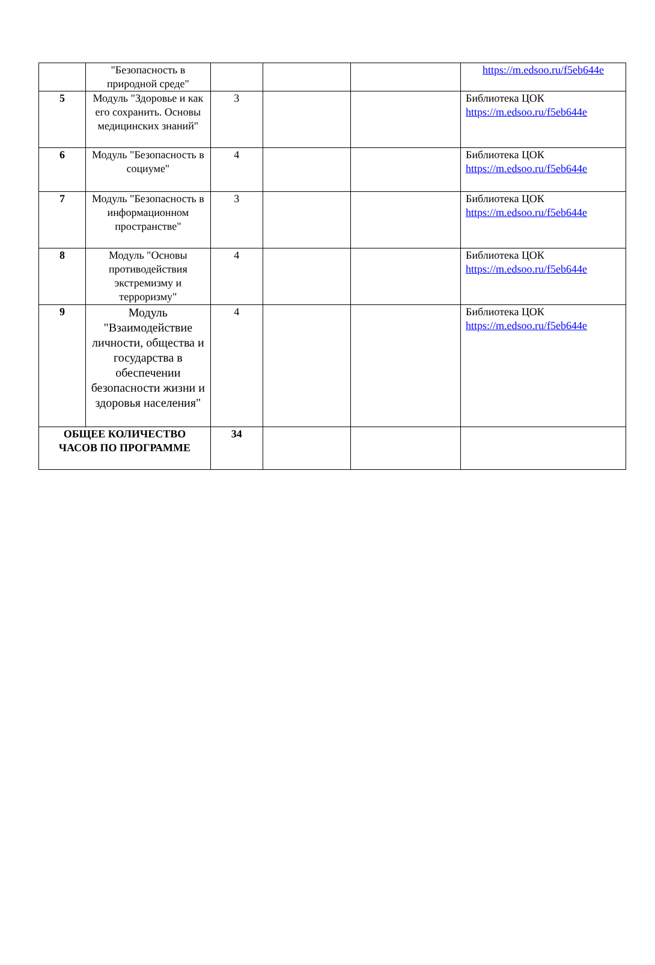| | "Безопасность в природной среде" | | | | https://m.edsoo.ru/f5eb644e |
| 5 | Модуль "Здоровье и как его сохранить. Основы медицинских знаний" | 3 | | | Библиотека ЦОК https://m.edsoo.ru/f5eb644e |
| 6 | Модуль "Безопасность в социуме" | 4 | | | Библиотека ЦОК https://m.edsoo.ru/f5eb644e |
| 7 | Модуль "Безопасность в информационном пространстве" | 3 | | | Библиотека ЦОК https://m.edsoo.ru/f5eb644e |
| 8 | Модуль "Основы противодействия экстремизму и терроризму" | 4 | | | Библиотека ЦОК https://m.edsoo.ru/f5eb644e |
| 9 | Модуль "Взаимодействие личности, общества и государства в обеспечении безопасности жизни и здоровья населения" | 4 | | | Библиотека ЦОК https://m.edsoo.ru/f5eb644e |
| ОБЩЕЕ КОЛИЧЕСТВО ЧАСОВ ПО ПРОГРАММЕ | | 34 | | | |